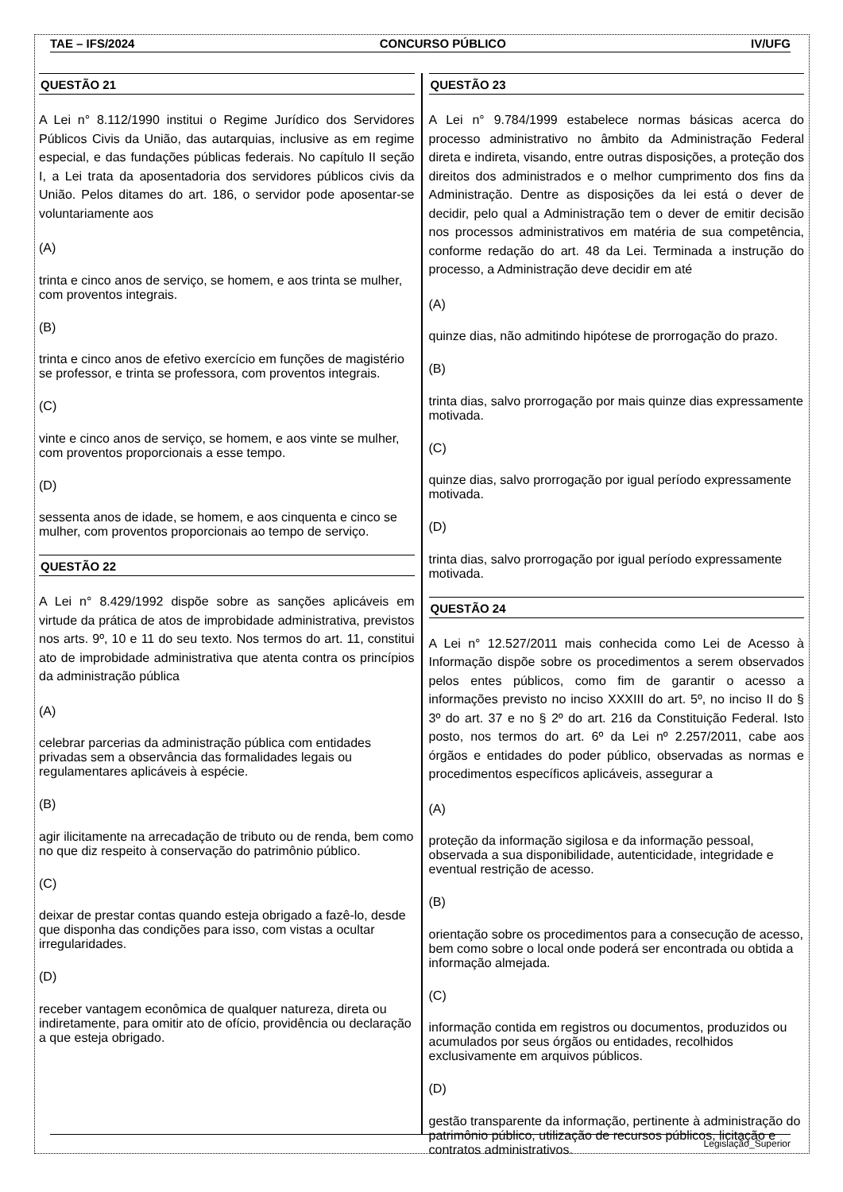TAE – IFS/2024 CONCURSO PÚBLICO IV/UFG
QUESTÃO 21
A Lei n° 8.112/1990 institui o Regime Jurídico dos Servidores Públicos Civis da União, das autarquias, inclusive as em regime especial, e das fundações públicas federais. No capítulo II seção I, a Lei trata da aposentadoria dos servidores públicos civis da União. Pelos ditames do art. 186, o servidor pode aposentar-se voluntariamente aos
(A)
trinta e cinco anos de serviço, se homem, e aos trinta se mulher, com proventos integrais.
(B)
trinta e cinco anos de efetivo exercício em funções de magistério se professor, e trinta se professora, com proventos integrais.
(C)
vinte e cinco anos de serviço, se homem, e aos vinte se mulher, com proventos proporcionais a esse tempo.
(D)
sessenta anos de idade, se homem, e aos cinquenta e cinco se mulher, com proventos proporcionais ao tempo de serviço.
QUESTÃO 22
A Lei n° 8.429/1992 dispõe sobre as sanções aplicáveis em virtude da prática de atos de improbidade administrativa, previstos nos arts. 9º, 10 e 11 do seu texto. Nos termos do art. 11, constitui ato de improbidade administrativa que atenta contra os princípios da administração pública
(A)
celebrar parcerias da administração pública com entidades privadas sem a observância das formalidades legais ou regulamentares aplicáveis à espécie.
(B)
agir ilicitamente na arrecadação de tributo ou de renda, bem como no que diz respeito à conservação do patrimônio público.
(C)
deixar de prestar contas quando esteja obrigado a fazê-lo, desde que disponha das condições para isso, com vistas a ocultar irregularidades.
(D)
receber vantagem econômica de qualquer natureza, direta ou indiretamente, para omitir ato de ofício, providência ou declaração a que esteja obrigado.
QUESTÃO 23
A Lei n° 9.784/1999 estabelece normas básicas acerca do processo administrativo no âmbito da Administração Federal direta e indireta, visando, entre outras disposições, a proteção dos direitos dos administrados e o melhor cumprimento dos fins da Administração. Dentre as disposições da lei está o dever de decidir, pelo qual a Administração tem o dever de emitir decisão nos processos administrativos em matéria de sua competência, conforme redação do art. 48 da Lei. Terminada a instrução do processo, a Administração deve decidir em até
(A)
quinze dias, não admitindo hipótese de prorrogação do prazo.
(B)
trinta dias, salvo prorrogação por mais quinze dias expressamente motivada.
(C)
quinze dias, salvo prorrogação por igual período expressamente motivada.
(D)
trinta dias, salvo prorrogação por igual período expressamente motivada.
QUESTÃO 24
A Lei n° 12.527/2011 mais conhecida como Lei de Acesso à Informação dispõe sobre os procedimentos a serem observados pelos entes públicos, como fim de garantir o acesso a informações previsto no inciso XXXIII do art. 5º, no inciso II do § 3º do art. 37 e no § 2º do art. 216 da Constituição Federal. Isto posto, nos termos do art. 6º da Lei nº 2.257/2011, cabe aos órgãos e entidades do poder público, observadas as normas e procedimentos específicos aplicáveis, assegurar a
(A)
proteção da informação sigilosa e da informação pessoal, observada a sua disponibilidade, autenticidade, integridade e eventual restrição de acesso.
(B)
orientação sobre os procedimentos para a consecução de acesso, bem como sobre o local onde poderá ser encontrada ou obtida a informação almejada.
(C)
informação contida em registros ou documentos, produzidos ou acumulados por seus órgãos ou entidades, recolhidos exclusivamente em arquivos públicos.
(D)
gestão transparente da informação, pertinente à administração do patrimônio público, utilização de recursos públicos, licitação e contratos administrativos.
Legislação_Superior